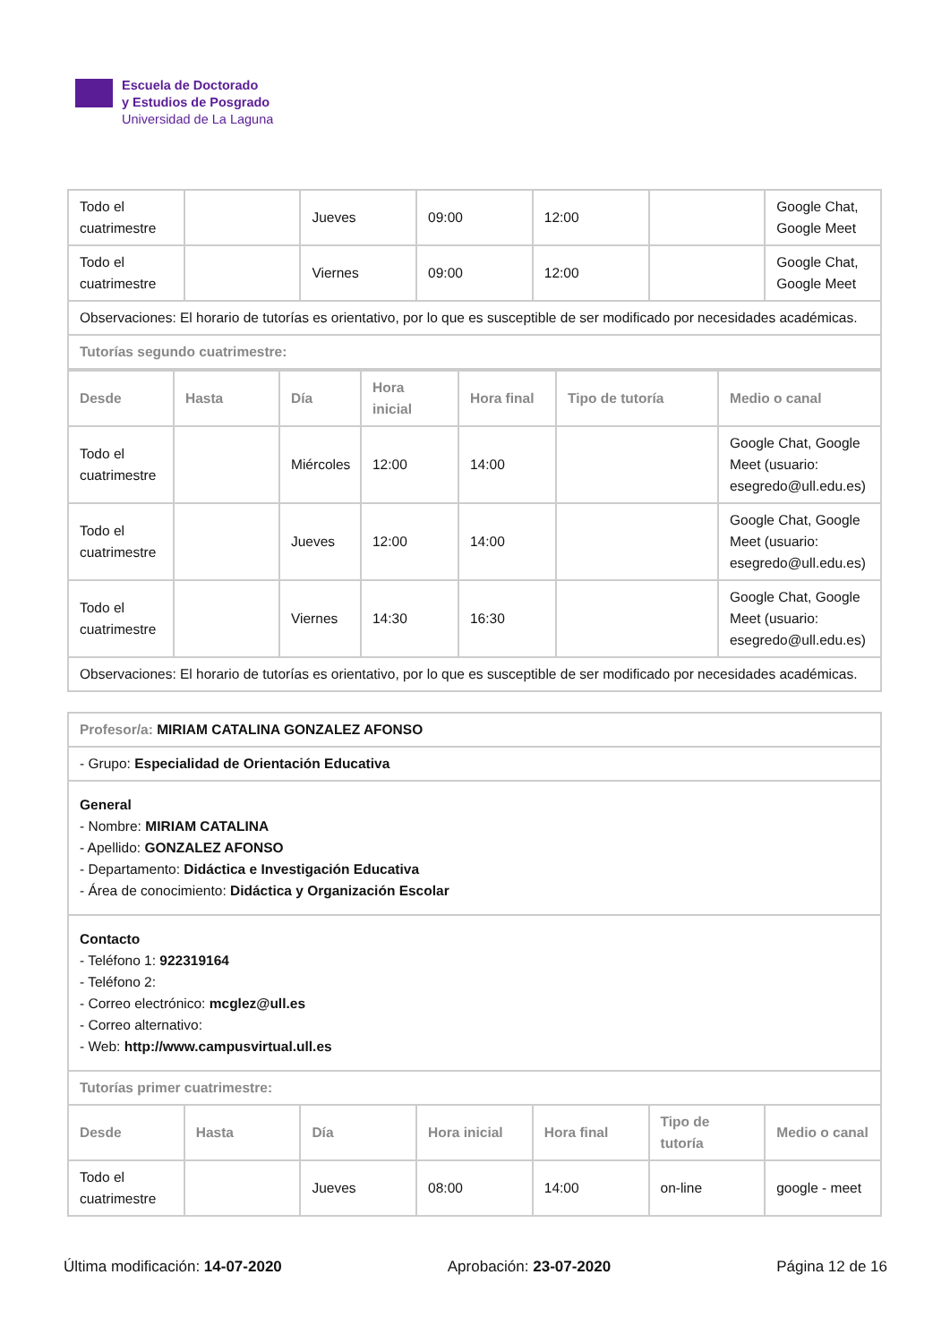Escuela de Doctorado
y Estudios de Posgrado
Universidad de La Laguna
| Todo el cuatrimestre | | Jueves | 09:00 | 12:00 | | Google Chat, Google Meet |
| Todo el cuatrimestre | | Viernes | 09:00 | 12:00 | | Google Chat, Google Meet |
| Observaciones: El horario de tutorías es orientativo, por lo que es susceptible de ser modificado por necesidades académicas. | | | | | | |
| Tutorías segundo cuatrimestre: | | | | | | |
| Desde | Hasta | Día | Hora inicial | Hora final | Tipo de tutoría | Medio o canal |
| --- | --- | --- | --- | --- | --- | --- |
| Todo el cuatrimestre | | Miércoles | 12:00 | 14:00 | | Google Chat, Google Meet (usuario: esegredo@ull.edu.es) |
| Todo el cuatrimestre | | Jueves | 12:00 | 14:00 | | Google Chat, Google Meet (usuario: esegredo@ull.edu.es) |
| Todo el cuatrimestre | | Viernes | 14:30 | 16:30 | | Google Chat, Google Meet (usuario: esegredo@ull.edu.es) |
| Observaciones: El horario de tutorías es orientativo, por lo que es susceptible de ser modificado por necesidades académicas. | | | | | | |
| Profesor/a: MIRIAM CATALINA GONZALEZ AFONSO | | | | | | |
| - Grupo: Especialidad de Orientación Educativa | | | | | | |
| General - Nombre: MIRIAM CATALINA - Apellido: GONZALEZ AFONSO - Departamento: Didáctica e Investigación Educativa - Área de conocimiento: Didáctica y Organización Escolar | | | | | | |
| Contacto - Teléfono 1: 922319164 - Teléfono 2: - Correo electrónico: mcglez@ull.es - Correo alternativo: - Web: http://www.campusvirtual.ull.es | | | | | | |
| Tutorías primer cuatrimestre: | | | | | | |
| Desde | Hasta | Día | Hora inicial | Hora final | Tipo de tutoría | Medio o canal |
| Todo el cuatrimestre | | Jueves | 08:00 | 14:00 | on-line | google - meet |
Última modificación: 14-07-2020 Aprobación: 23-07-2020 Página 12 de 16